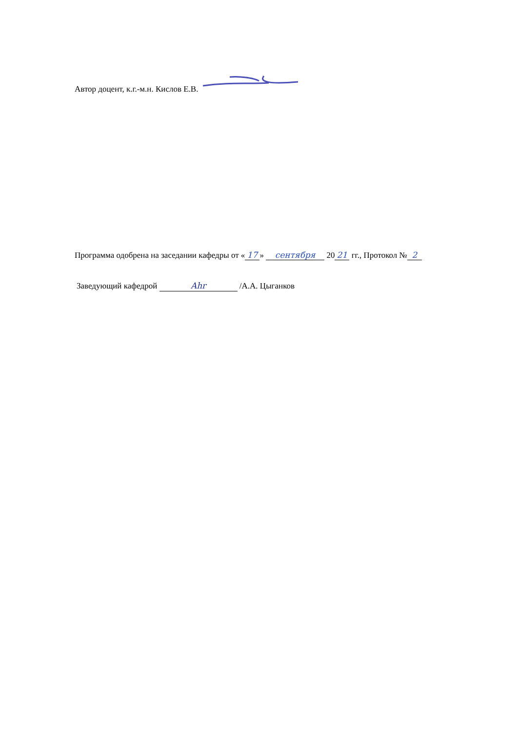Автор доцент, к.г.-м.н. Кислов Е.В.
Программа одобрена на заседании кафедры от « 17 » сентября 20 21 гг., Протокол № 2
Заведующий кафедрой Ahr /А.А. Цыганков